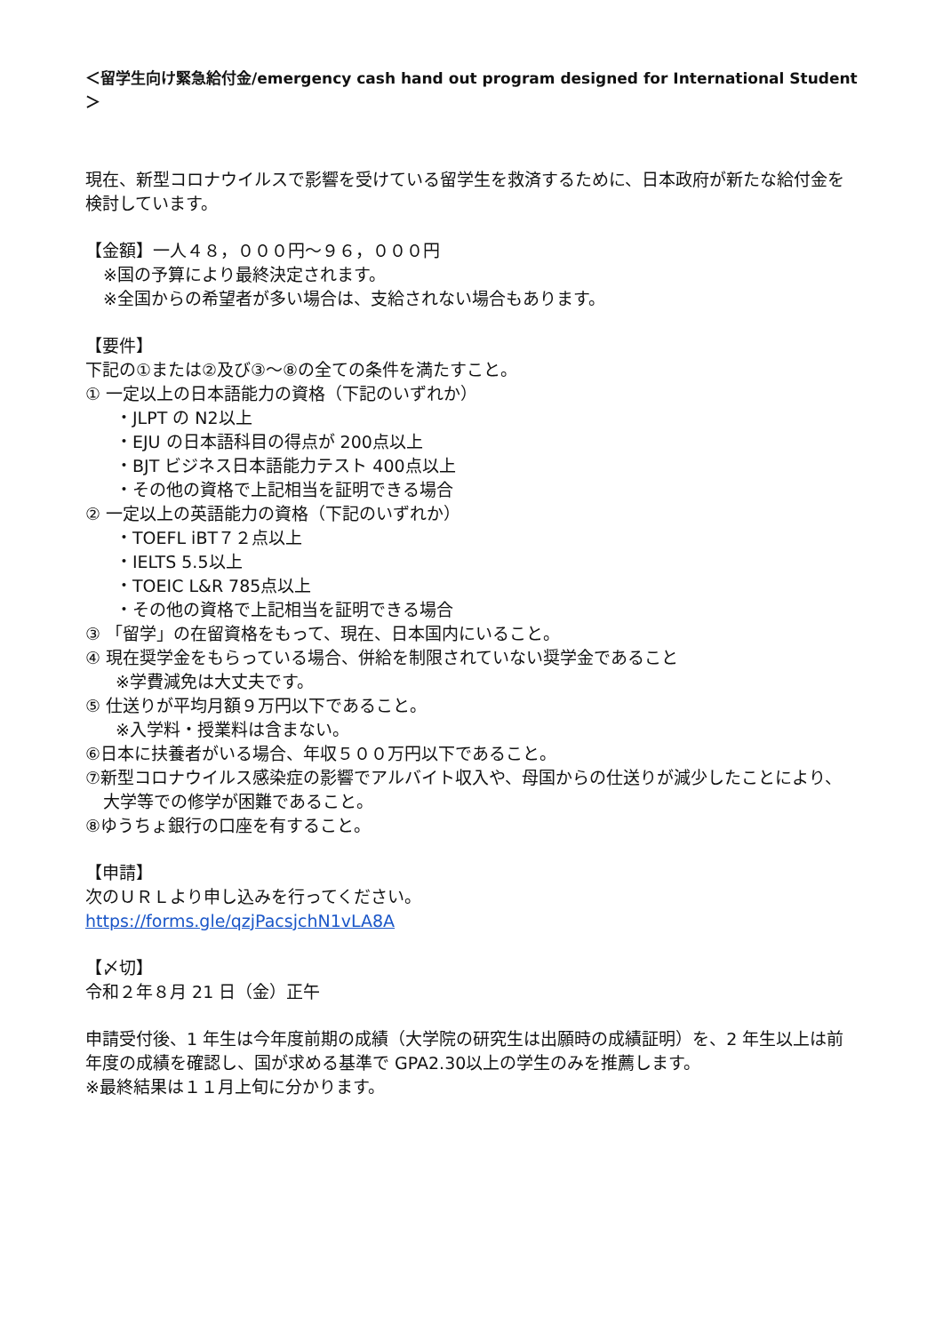＜留学生向け緊急給付金/emergency cash hand out program designed for International Student＞
現在、新型コロナウイルスで影響を受けている留学生を救済するために、日本政府が新たな給付金を検討しています。
【金額】一人４８，０００円～９６，０００円
※国の予算により最終決定されます。
※全国からの希望者が多い場合は、支給されない場合もあります。
【要件】
下記の①または②及び③～⑧の全ての条件を満たすこと。
① 一定以上の日本語能力の資格（下記のいずれか）
・JLPT の N2以上
・EJU の日本語科目の得点が 200点以上
・BJT ビジネス日本語能力テスト 400点以上
・その他の資格で上記相当を証明できる場合
② 一定以上の英語能力の資格（下記のいずれか）
・TOEFL iBT７２点以上
・IELTS 5.5以上
・TOEIC L&R 785点以上
・その他の資格で上記相当を証明できる場合
③ 「留学」の在留資格をもって、現在、日本国内にいること。
④ 現在奨学金をもらっている場合、併給を制限されていない奨学金であること
※学費減免は大丈夫です。
⑤ 仕送りが平均月額９万円以下であること。
※入学料・授業料は含まない。
⑥日本に扶養者がいる場合、年収５００万円以下であること。
⑦新型コロナウイルス感染症の影響でアルバイト収入や、母国からの仕送りが減少したことにより、
大学等での修学が困難であること。
⑧ゆうちょ銀行の口座を有すること。
【申請】
次のＵＲＬより申し込みを行ってください。
https://forms.gle/qzjPacsjchN1vLA8A
【〆切】
令和２年８月 21 日（金）正午
申請受付後、1 年生は今年度前期の成績（大学院の研究生は出願時の成績証明）を、2 年生以上は前年度の成績を確認し、国が求める基準で GPA2.30以上の学生のみを推薦します。
※最終結果は１１月上旬に分かります。